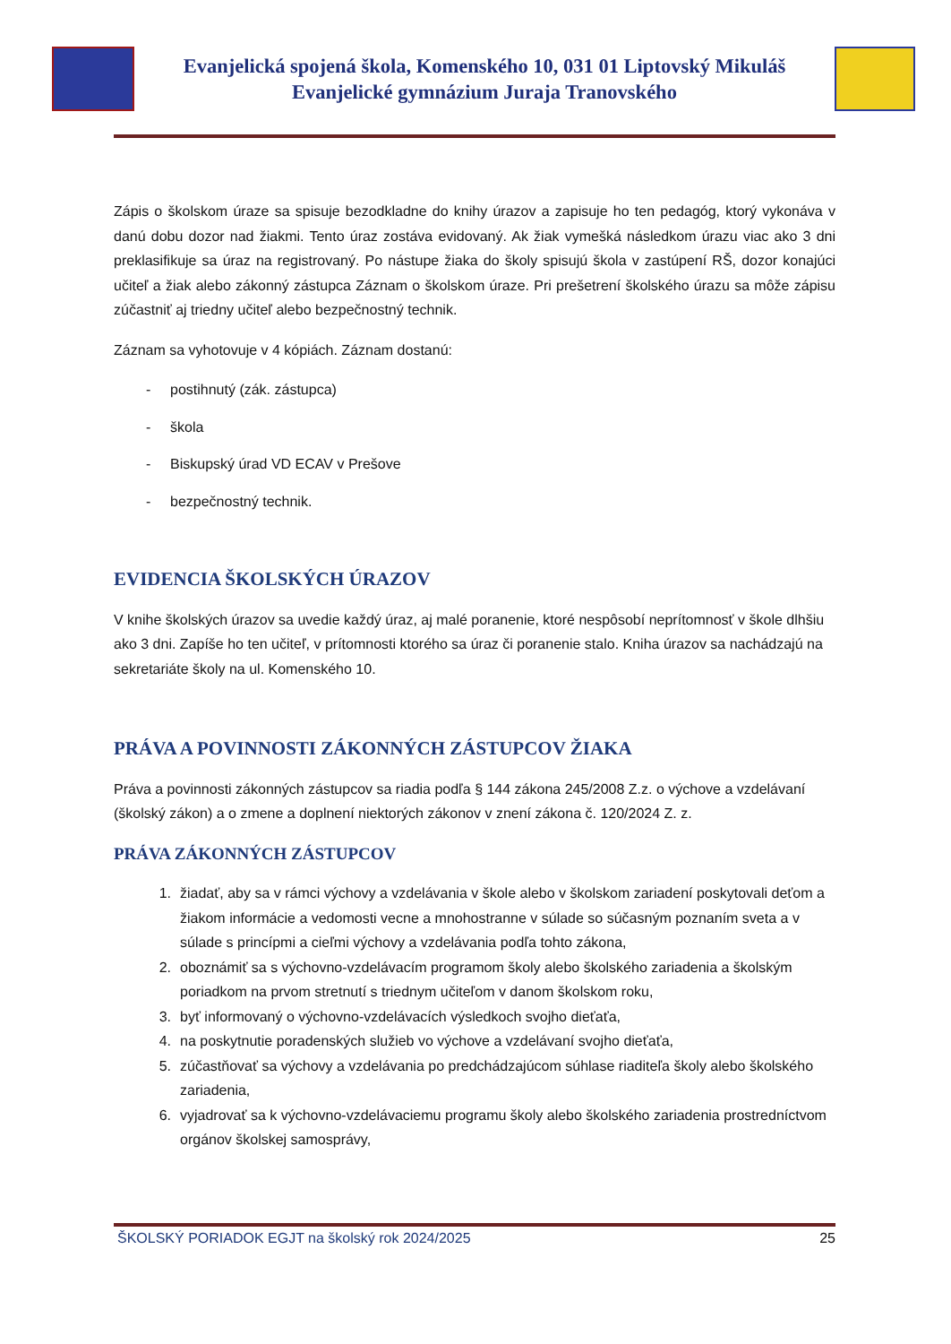Evanjelická spojená škola, Komenského 10, 031 01 Liptovský Mikuláš
Evanjelické gymnázium Juraja Tranovského
Zápis o školskom úraze sa spisuje bezodkladne do knihy úrazov a zapisuje ho ten pedagóg, ktorý vykonáva v danú dobu dozor nad žiakmi. Tento úraz zostáva evidovaný. Ak žiak vymešká následkom úrazu viac ako 3 dni preklasifikuje sa úraz na registrovaný. Po nástupe žiaka do školy spisujú škola v zastúpení RŠ, dozor konajúci učiteľ a žiak alebo zákonný zástupca Záznam o školskom úraze. Pri prešetrení školského úrazu sa môže zápisu zúčastniť aj triedny učiteľ alebo bezpečnostný technik.
Záznam sa vyhotovuje v 4 kópiách. Záznam dostanú:
- postihnutý (zák. zástupca)
- škola
- Biskupský úrad VD ECAV v Prešove
- bezpečnostný technik.
EVIDENCIA ŠKOLSKÝCH ÚRAZOV
V knihe školských úrazov sa uvedie každý úraz, aj malé poranenie, ktoré nespôsobí neprítomnosť v škole dlhšiu ako 3 dni. Zapíše ho ten učiteľ, v prítomnosti ktorého sa úraz či poranenie stalo. Kniha úrazov sa nachádzajú na sekretariáte školy na ul. Komenského 10.
PRÁVA A POVINNOSTI ZÁKONNÝCH ZÁSTUPCOV ŽIAKA
Práva a povinnosti zákonných zástupcov sa riadia podľa § 144 zákona 245/2008 Z.z. o výchove a vzdelávaní (školský zákon) a o zmene a doplnení niektorých zákonov v znení zákona č. 120/2024 Z. z.
PRÁVA ZÁKONNÝCH ZÁSTUPCOV
1. žiadať, aby sa v rámci výchovy a vzdelávania v škole alebo v školskom zariadení poskytovali deťom a žiakom informácie a vedomosti vecne a mnohostranne v súlade so súčasným poznaním sveta a v súlade s princípmi a cieľmi výchovy a vzdelávania podľa tohto zákona,
2. oboznámiť sa s výchovno-vzdelávacím programom školy alebo školského zariadenia a školským poriadkom na prvom stretnutí s triednym učiteľom v danom školskom roku,
3. byť informovaný o výchovno-vzdelávacích výsledkoch svojho dieťaťa,
4. na poskytnutie poradenských služieb vo výchove a vzdelávaní svojho dieťaťa,
5. zúčastňovať sa výchovy a vzdelávania po predchádzajúcom súhlase riaditeľa školy alebo školského zariadenia,
6. vyjadrovať sa k výchovno-vzdelávaciemu programu školy alebo školského zariadenia prostredníctvom orgánov školskej samosprávy,
ŠKOLSKÝ PORIADOK EGJT na školský rok 2024/2025 25